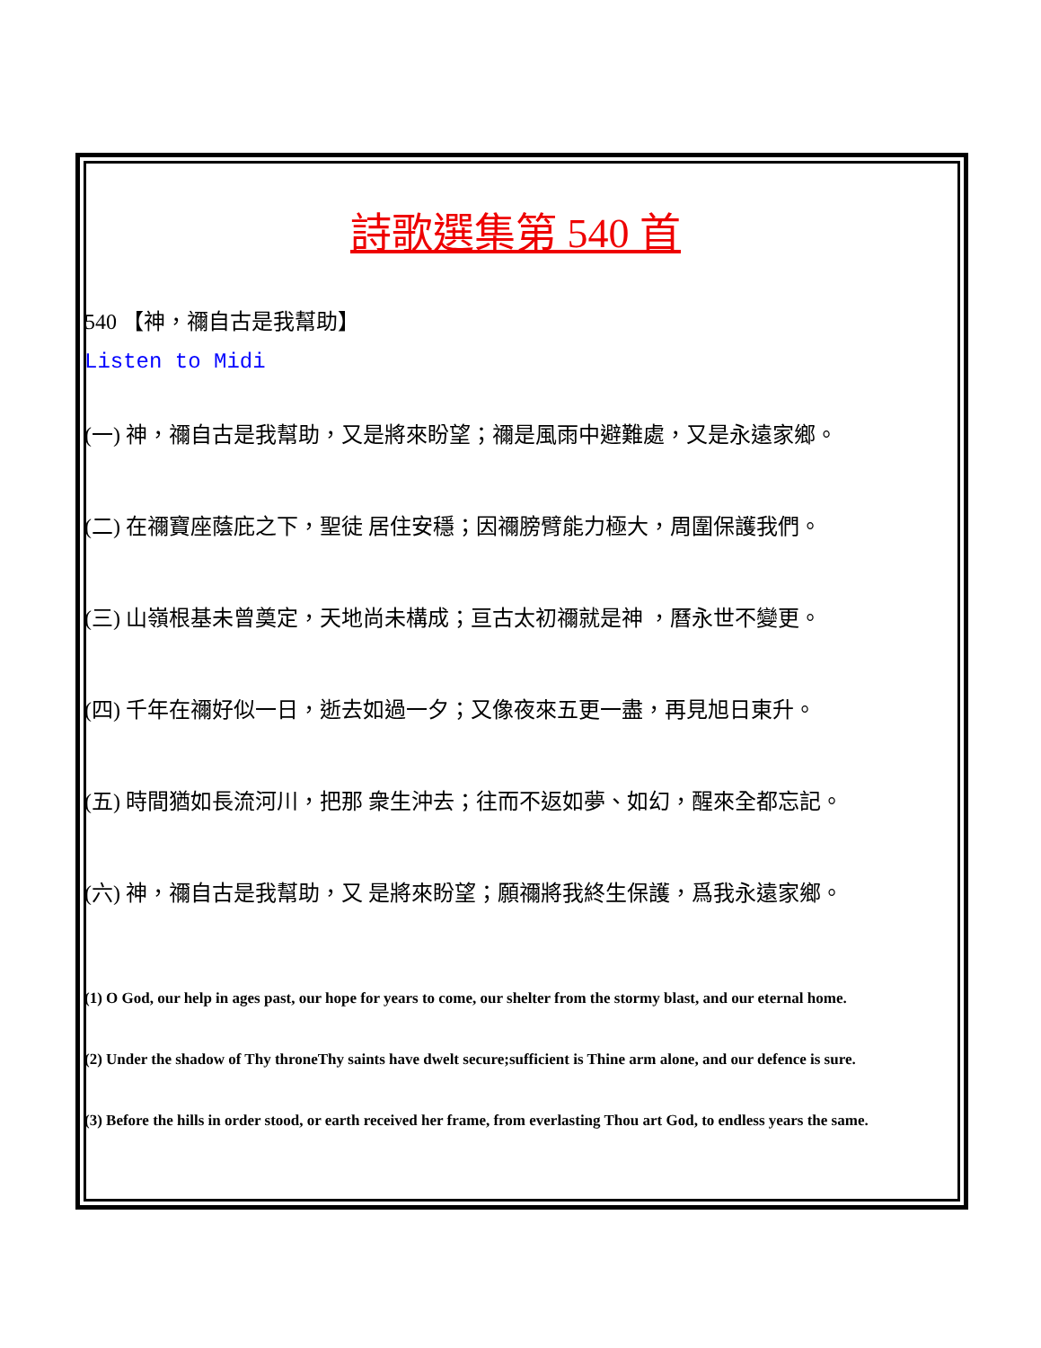詩歌選集第 540 首
540 【神，禰自古是我幫助】
Listen to Midi
(一) 神，禰自古是我幫助，又是將來盼望；禰是風雨中避難處，又是永遠家鄉。
(二) 在禰寶座蔭庇之下，聖徒 居住安穩；因禰膀臂能力極大，周圍保護我們。
(三) 山嶺根基未曾奠定，天地尚未構成；亘古太初禰就是神 ，曆永世不變更。
(四) 千年在禰好似一日，逝去如過一夕；又像夜來五更一盡，再見旭日東升。
(五) 時間猶如長流河川，把那 衆生沖去；往而不返如夢、如幻，醒來全都忘記。
(六) 神，禰自古是我幫助，又 是將來盼望；願禰將我終生保護，爲我永遠家鄉。
(1) O God, our help in ages past, our hope for years to come, our shelter from the stormy blast, and our eternal home.
(2) Under the shadow of Thy throneThy saints have dwelt secure;sufficient is Thine arm alone, and our defence is sure.
(3) Before the hills in order stood, or earth received her frame, from everlasting Thou art God, to endless years the same.